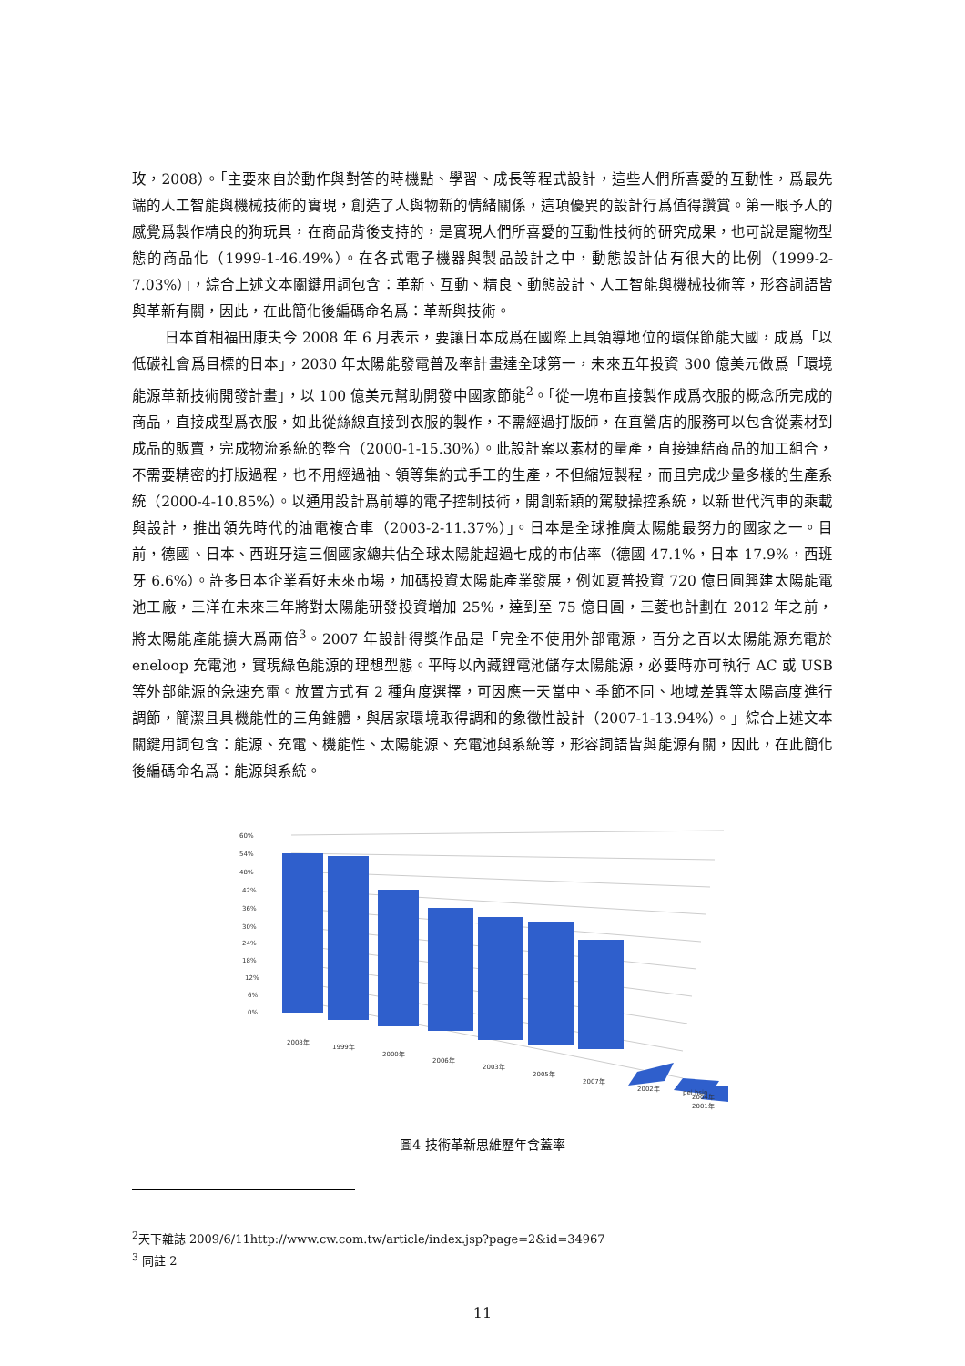玫，2008）。「主要來自於動作與對答的時機點、學習、成長等程式設計，這些人們所喜愛的互動性，爲最先端的人工智能與機械技術的實現，創造了人與物新的情緒關係，這項優異的設計行爲值得讚賞。第一眼予人的感覺爲製作精良的狗玩具，在商品背後支持的，是實現人們所喜愛的互動性技術的研究成果，也可說是寵物型態的商品化（1999-1-46.49%）。在各式電子機器與製品設計之中，動態設計佔有很大的比例（1999-2-7.03%）」，綜合上述文本關鍵用詞包含：革新、互動、精良、動態設計、人工智能與機械技術等，形容詞語皆與革新有關，因此，在此簡化後編碼命名爲：革新與技術。
日本首相福田康夫今 2008 年 6 月表示，要讓日本成爲在國際上具領導地位的環保節能大國，成爲「以低碳社會爲目標的日本」，2030 年太陽能發電普及率計畫達全球第一，未來五年投資 300 億美元做爲「環境能源革新技術開發計畫」，以 100 億美元幫助開發中國家節能<sup>2</sup>。「從一塊布直接製作成爲衣服的概念所完成的商品，直接成型爲衣服，如此從絲線直接到衣服的製作，不需經過打版師，在直營店的服務可以包含從素材到成品的販賣，完成物流系統的整合（2000-1-15.30%）。此設計案以素材的量產，直接連結商品的加工組合，不需要精密的打版過程，也不用經過袖、領等集約式手工的生產，不但縮短製程，而且完成少量多樣的生產系統（2000-4-10.85%）。以通用設計爲前導的電子控制技術，開創新穎的駕駛操控系統，以新世代汽車的乘載與設計，推出領先時代的油電複合車（2003-2-11.37%）」。日本是全球推廣太陽能最努力的國家之一。目前，德國、日本、西班牙這三個國家總共佔全球太陽能超過七成的市佔率（德國 47.1%，日本 17.9%，西班牙 6.6%）。許多日本企業看好未來市場，加碼投資太陽能產業發展，例如夏普投資 720 億日圓興建太陽能電池工廠，三洋在未來三年將對太陽能研發投資增加 25%，達到至 75 億日圓，三菱也計劃在 2012 年之前，將太陽能產能擴大爲兩倍<sup>3</sup>。2007 年設計得獎作品是「完全不使用外部電源，百分之百以太陽能源充電於 eneloop 充電池，實現綠色能源的理想型態。平時以內藏鋰電池儲存太陽能源，必要時亦可執行 AC 或 USB 等外部能源的急速充電。放置方式有 2 種角度選擇，可因應一天當中、季節不同、地域差異等太陽高度進行調節，簡潔且具機能性的三角錐體，與居家環境取得調和的象徵性設計（2007-1-13.94%）。」綜合上述文本關鍵用詞包含：能源、充電、機能性、太陽能源、充電池與系統等，形容詞語皆與能源有關，因此，在此簡化後編碼命名爲：能源與系統。
60%
54%
48%
42%
36%
30%
24%
18%
12%
6%
0%
pei hsin
2008年
1999年
2000年
2006年
2003年
2005年
2007年
2002年
2004年
2001年
圖4 技術革新思維歷年含蓋率
<sup>2</sup> 天下雜誌 2009/6/11http://www.cw.com.tw/article/index.jsp?page=2&id=34967
<sup>3</sup> 同註 2
11